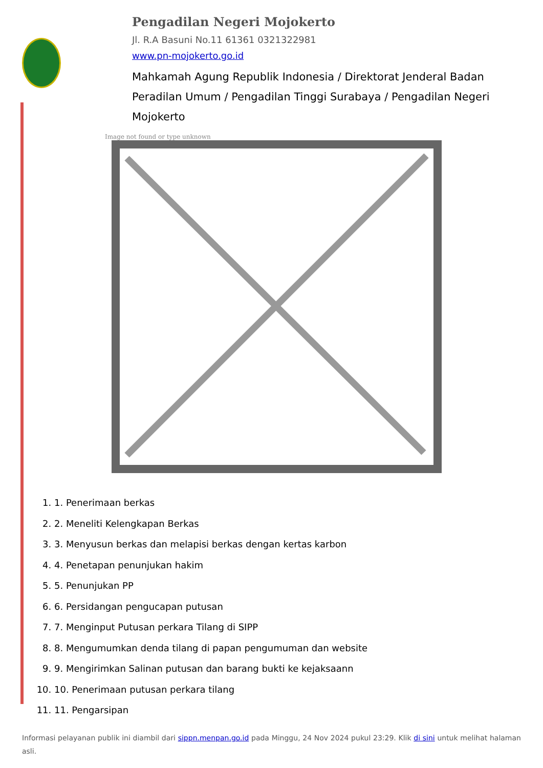Pengadilan Negeri Mojokerto
Jl. R.A Basuni No.11 61361 0321322981
www.pn-mojokerto.go.id
Mahkamah Agung Republik Indonesia / Direktorat Jenderal Badan Peradilan Umum / Pengadilan Tinggi Surabaya / Pengadilan Negeri Mojokerto
Image not found or type unknown
1. 1. Penerimaan berkas
2. 2. Meneliti Kelengkapan Berkas
3. 3. Menyusun berkas dan melapisi berkas dengan kertas karbon
4. 4. Penetapan penunjukan hakim
5. 5. Penunjukan PP
6. 6. Persidangan pengucapan putusan
7. 7. Menginput Putusan perkara Tilang di SIPP
8. 8. Mengumumkan denda tilang di papan pengumuman dan website
9. 9. Mengirimkan Salinan putusan dan barang bukti ke kejaksaann
10. 10. Penerimaan putusan perkara tilang
11. 11. Pengarsipan
Informasi pelayanan publik ini diambil dari sippn.menpan.go.id pada Minggu, 24 Nov 2024 pukul 23:29. Klik di sini untuk melihat halaman asli.